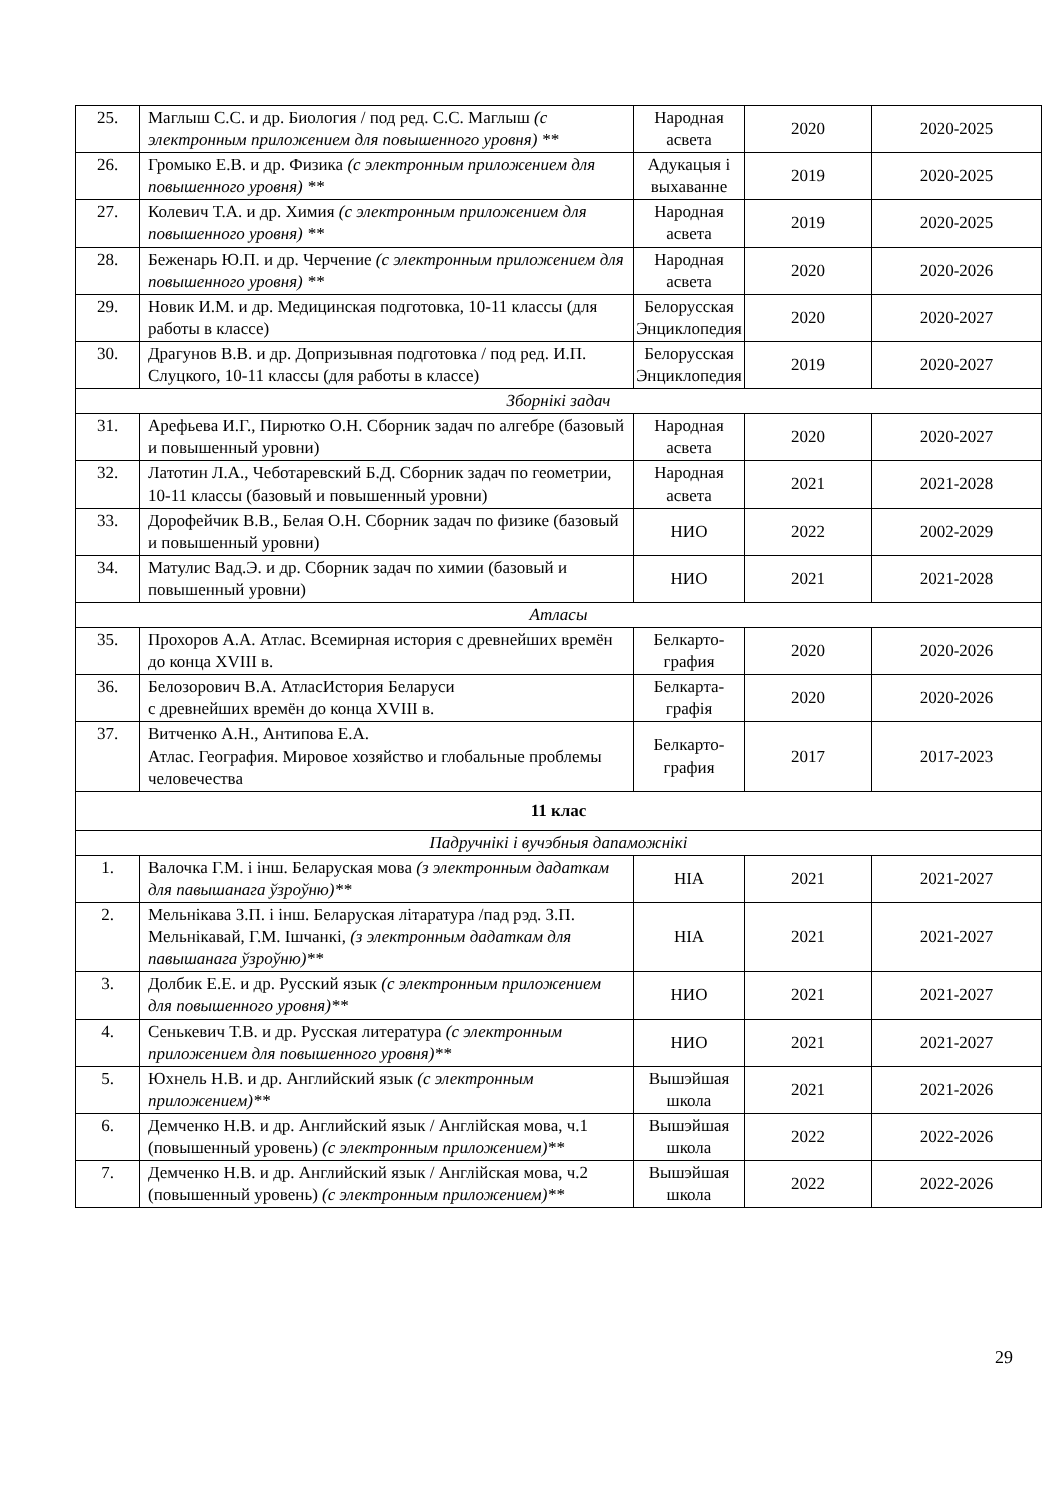| 25. | Маглыш С.С. и др. Биология / под ред. С.С. Маглыш (с электронным приложением для повышенного уровня) ** | Народная асвета | 2020 | 2020-2025 |
| 26. | Громыко Е.В. и др. Физика (с электронным приложением для повышенного уровня) ** | Адукацыя і выхаванне | 2019 | 2020-2025 |
| 27. | Колевич Т.А. и др. Химия (с электронным приложением для повышенного уровня) ** | Народная асвета | 2019 | 2020-2025 |
| 28. | Беженарь Ю.П. и др. Черчение (с электронным приложением для повышенного уровня) ** | Народная асвета | 2020 | 2020-2026 |
| 29. | Новик И.М. и др. Медицинская подготовка, 10-11 классы (для работы в классе) | Белорусская Энциклопедия | 2020 | 2020-2027 |
| 30. | Драгунов В.В. и др. Допризывная подготовка / под ред. И.П. Слуцкого, 10-11 классы (для работы в классе) | Белорусская Энциклопедия | 2019 | 2020-2027 |
| Зборнікі задач | | | | |
| 31. | Арефьева И.Г., Пирютко О.Н. Сборник задач по алгебре (базовый и повышенный уровни) | Народная асвета | 2020 | 2020-2027 |
| 32. | Латотин Л.А., Чеботаревский Б.Д. Сборник задач по геометрии, 10-11 классы (базовый и повышенный уровни) | Народная асвета | 2021 | 2021-2028 |
| 33. | Дорофейчик В.В., Белая О.Н. Сборник задач по физике (базовый и повышенный уровни) | НИО | 2022 | 2002-2029 |
| 34. | Матулис Вад.Э. и др. Сборник задач по химии (базовый и повышенный уровни) | НИО | 2021 | 2021-2028 |
| Атласы | | | | |
| 35. | Прохоров А.А. Атлас. Всемирная история с древнейших времён до конца XVIII в. | Белкарто-графия | 2020 | 2020-2026 |
| 36. | Белозорович В.А. АтласИстория Беларуси с древнейших времён до конца XVIII в. | Белкарта-графія | 2020 | 2020-2026 |
| 37. | Витченко А.Н., Антипова Е.А. Атлас. География. Мировое хозяйство и глобальные проблемы человечества | Белкарто-графия | 2017 | 2017-2023 |
| 11 клас | | | | |
| Падручнікі і вучэбныя дапаможнікі | | | | |
| 1. | Валочка Г.М. і інш. Беларуская мова (з электронным дадаткам для павышанага ўзроўню)** | НІА | 2021 | 2021-2027 |
| 2. | Мельнікава З.П. і інш. Беларуская літаратура /пад рэд. З.П. Мельнікавай, Г.М. Ішчанкі, (з электронным дадаткам для павышанага ўзроўню)** | НІА | 2021 | 2021-2027 |
| 3. | Долбик Е.Е. и др. Русский язык (с электронным приложением для повышенного уровня)** | НИО | 2021 | 2021-2027 |
| 4. | Сенькевич Т.В. и др. Русская литература (с электронным приложением для повышенного уровня)** | НИО | 2021 | 2021-2027 |
| 5. | Юхнель Н.В. и др. Английский язык (с электронным приложением)** | Вышэйшая школа | 2021 | 2021-2026 |
| 6. | Демченко Н.В. и др. Английский язык / Англійская мова, ч.1 (повышенный уровень) (с электронным приложением)** | Вышэйшая школа | 2022 | 2022-2026 |
| 7. | Демченко Н.В. и др. Английский язык / Англійская мова, ч.2 (повышенный уровень) (с электронным приложением)** | Вышэйшая школа | 2022 | 2022-2026 |
29